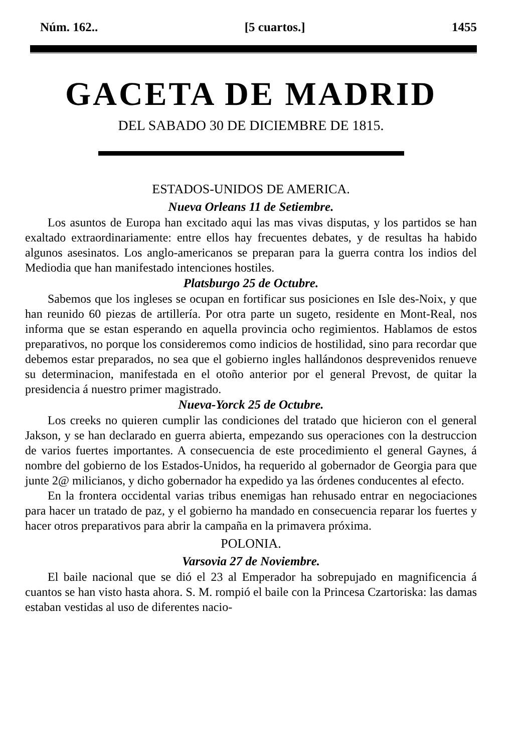Núm. 162.. [5 cuartos.] 1455
GACETA DE MADRID
DEL SABADO 30 DE DICIEMBRE DE 1815.
ESTADOS-UNIDOS DE AMERICA.
Nueva Orleans 11 de Setiembre.
Los asuntos de Europa han excitado aqui las mas vivas disputas, y los partidos se han exaltado extraordinariamente: entre ellos hay frecuentes debates, y de resultas ha habido algunos asesinatos. Los anglo-americanos se preparan para la guerra contra los indios del Mediodia que han manifestado intenciones hostiles.
Platsburgo 25 de Octubre.
Sabemos que los ingleses se ocupan en fortificar sus posiciones en Isle des-Noix, y que han reunido 60 piezas de artillería. Por otra parte un sugeto, residente en Mont-Real, nos informa que se estan esperando en aquella provincia ocho regimientos. Hablamos de estos preparativos, no porque los consideremos como indicios de hostilidad, sino para recordar que debemos estar preparados, no sea que el gobierno ingles hallándonos desprevenidos renueve su determinacion, manifestada en el otoño anterior por el general Prevost, de quitar la presidencia á nuestro primer magistrado.
Nueva-Yorck 25 de Octubre.
Los creeks no quieren cumplir las condiciones del tratado que hicieron con el general Jakson, y se han declarado en guerra abierta, empezando sus operaciones con la destruccion de varios fuertes importantes. A consecuencia de este procedimiento el general Gaynes, á nombre del gobierno de los Estados-Unidos, ha requerido al gobernador de Georgia para que junte 2@ milicianos, y dicho gobernador ha expedido ya las órdenes conducentes al efecto.
En la frontera occidental varias tribus enemigas han rehusado entrar en negociaciones para hacer un tratado de paz, y el gobierno ha mandado en consecuencia reparar los fuertes y hacer otros preparativos para abrir la campaña en la primavera próxima.
POLONIA.
Varsovia 27 de Noviembre.
El baile nacional que se dió el 23 al Emperador ha sobrepujado en magnificencia á cuantos se han visto hasta ahora. S. M. rompió el baile con la Princesa Czartoriska: las damas estaban vestidas al uso de diferentes nacio-